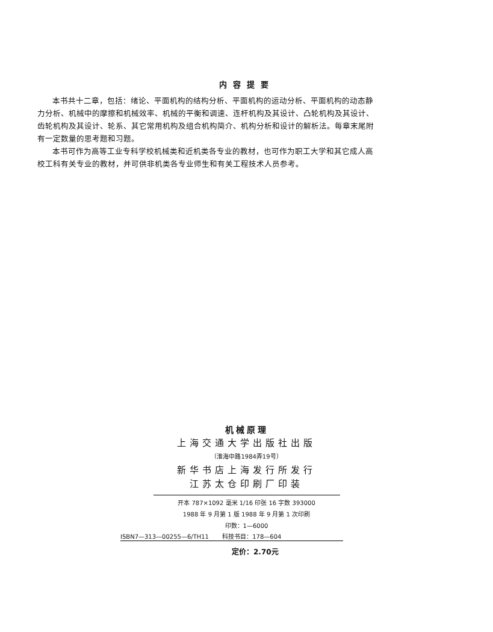内容提要
本书共十二章，包括：绪论、平面机构的结构分析、平面机构的运动分析、平面机构的动态静力分析、机械中的摩擦和机械效率、机械的平衡和调速、连杆机构及其设计、凸轮机构及其设计、齿轮机构及其设计、轮系、其它常用机构及组合机构简介、机构分析和设计的解析法。每章末尾附有一定数量的思考题和习题。
本书可作为高等工业专科学校机械类和近机类各专业的教材，也可作为职工大学和其它成人高校工科有关专业的教材，并可供非机类各专业师生和有关工程技术人员参考。
机械原理
上海交通大学出版社出版
（淮海中路1984弄19号）
新华书店上海发行所发行
江苏太仓印刷厂印装
开本 787×1092 毫米 1/16 印张 16 字数 393000
1988 年 9 月第 1 版 1988 年 9 月第 1 次印刷
印数：1—6000
ISBN7—313—00255—6/TH11 科技书目：178—604
定价：2.70元